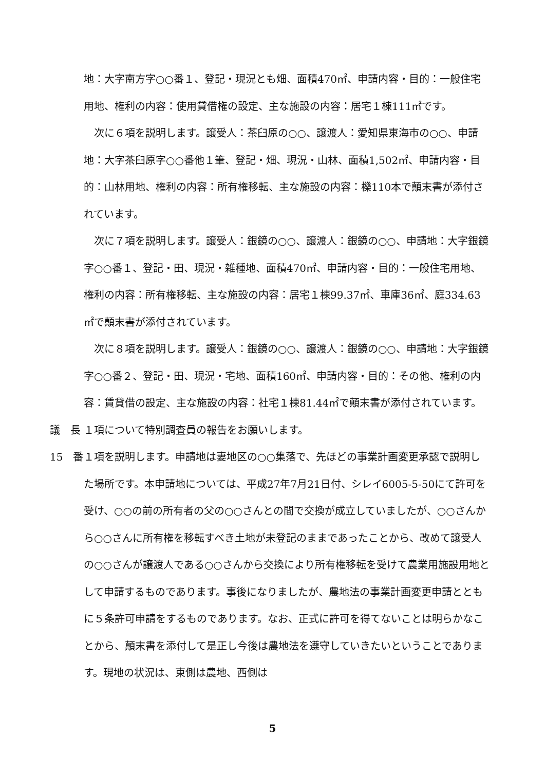地：大字南方字○○番１、登記・現況とも畑、面積470㎡、申請内容・目的：一般住宅用地、権利の内容：使用貸借権の設定、主な施設の内容：居宅１棟111㎡です。
　次に６項を説明します。譲受人：茶臼原の○○、譲渡人：愛知県東海市の○○、申請地：大字茶臼原字○○番他１筆、登記・畑、現況・山林、面積1,502㎡、申請内容・目的：山林用地、権利の内容：所有権移転、主な施設の内容：櫟110本で顛末書が添付されています。
　次に７項を説明します。譲受人：銀鏡の○○、譲渡人：銀鏡の○○、申請地：大字銀鏡字○○番１、登記・田、現況・雑種地、面積470㎡、申請内容・目的：一般住宅用地、権利の内容：所有権移転、主な施設の内容：居宅１棟99.37㎡、車庫36㎡、庭334.63㎡で顛末書が添付されています。
　次に８項を説明します。譲受人：銀鏡の○○、譲渡人：銀鏡の○○、申請地：大字銀鏡字○○番２、登記・田、現況・宅地、面積160㎡、申請内容・目的：その他、権利の内容：賃貸借の設定、主な施設の内容：社宅１棟81.44㎡で顛末書が添付されています。
議　長 １項について特別調査員の報告をお願いします。
15　番 １項を説明します。申請地は妻地区の○○集落で、先ほどの事業計画変更承認で説明した場所です。本申請地については、平成27年7月21日付、シレイ6005-5-50にて許可を受け、○○の前の所有者の父の○○さんとの間で交換が成立していましたが、○○さんから○○さんに所有権を移転すべき土地が未登記のままであったことから、改めて譲受人の○○さんが譲渡人である○○さんから交換により所有権移転を受けて農業用施設用地として申請するものであります。事後になりましたが、農地法の事業計画変更申請とともに５条許可申請をするものであります。なお、正式に許可を得てないことは明らかなことから、顛末書を添付して是正し今後は農地法を遵守していきたいということであります。現地の状況は、東側は農地、西側は
5